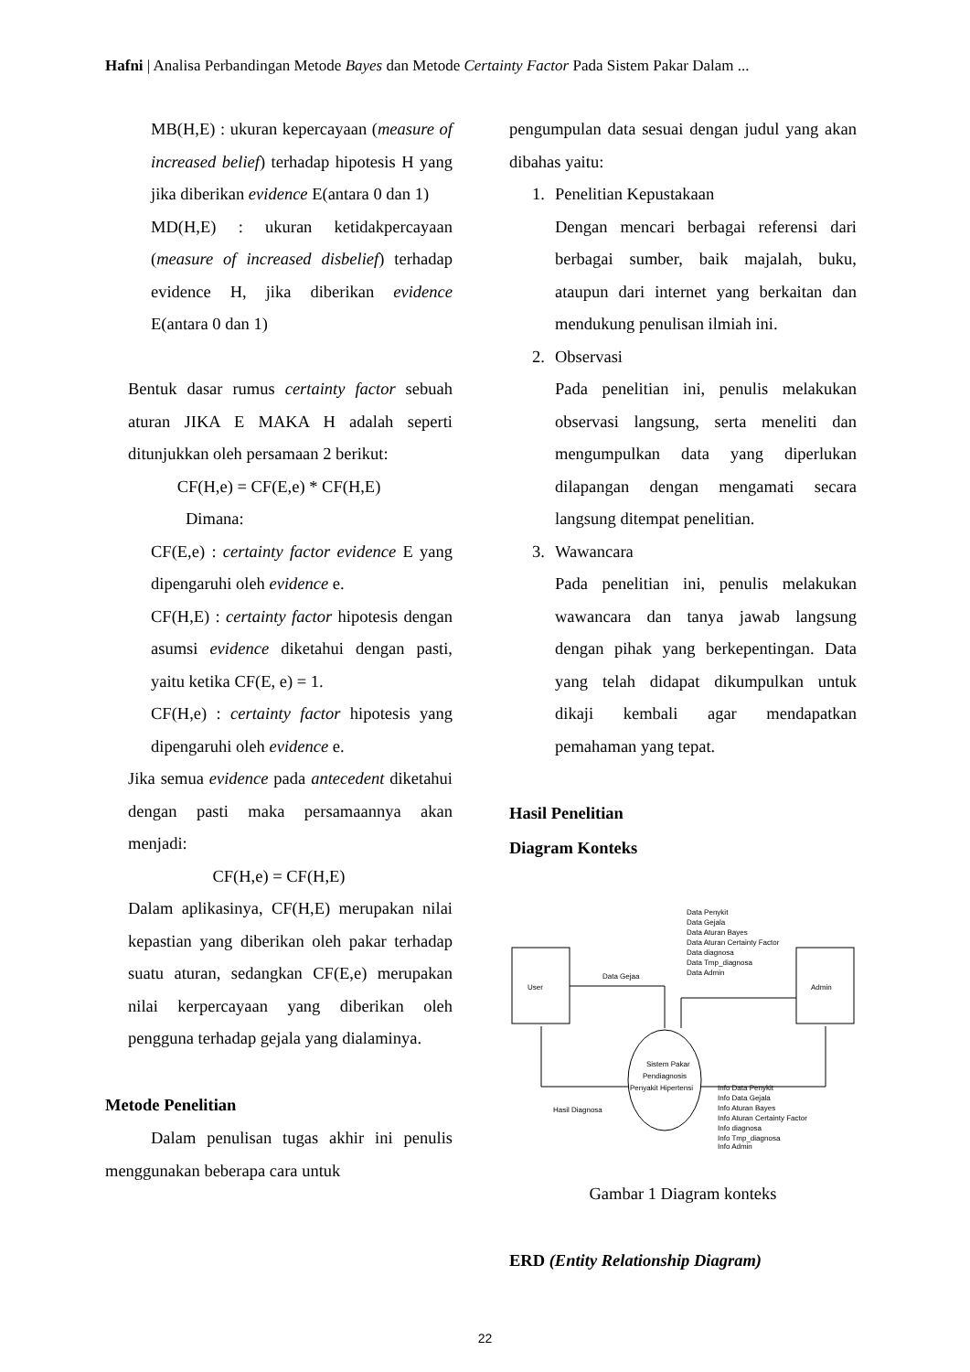Hafni | Analisa Perbandingan Metode Bayes dan Metode Certainty Factor Pada Sistem Pakar Dalam ...
MB(H,E) : ukuran kepercayaan (measure of increased belief) terhadap hipotesis H yang jika diberikan evidence E(antara 0 dan 1)
MD(H,E) : ukuran ketidakpercayaan (measure of increased disbelief) terhadap evidence H, jika diberikan evidence E(antara 0 dan 1)
Bentuk dasar rumus certainty factor sebuah aturan JIKA E MAKA H adalah seperti ditunjukkan oleh persamaan 2 berikut:
CF(H,e) = CF(E,e) * CF(H,E)
Dimana:
CF(E,e) : certainty factor evidence E yang dipengaruhi oleh evidence e.
CF(H,E) : certainty factor hipotesis dengan asumsi evidence diketahui dengan pasti, yaitu ketika CF(E, e) = 1.
CF(H,e) : certainty factor hipotesis yang dipengaruhi oleh evidence e.
Jika semua evidence pada antecedent diketahui dengan pasti maka persamaannya akan menjadi:
CF(H,e) = CF(H,E)
Dalam aplikasinya, CF(H,E) merupakan nilai kepastian yang diberikan oleh pakar terhadap suatu aturan, sedangkan CF(E,e) merupakan nilai kerpercayaan yang diberikan oleh pengguna terhadap gejala yang dialaminya.
Metode Penelitian
Dalam penulisan tugas akhir ini penulis menggunakan beberapa cara untuk
pengumpulan data sesuai dengan judul yang akan dibahas yaitu:
1. Penelitian Kepustakaan
Dengan mencari berbagai referensi dari berbagai sumber, baik majalah, buku, ataupun dari internet yang berkaitan dan mendukung penulisan ilmiah ini.
2. Observasi
Pada penelitian ini, penulis melakukan observasi langsung, serta meneliti dan mengumpulkan data yang diperlukan dilapangan dengan mengamati secara langsung ditempat penelitian.
3. Wawancara
Pada penelitian ini, penulis melakukan wawancara dan tanya jawab langsung dengan pihak yang berkepentingan. Data yang telah didapat dikumpulkan untuk dikaji kembali agar mendapatkan pemahaman yang tepat.
Hasil Penelitian
Diagram Konteks
User
Admin
Data Gejaa
Data Penykit
Data Gejala
Data Aturan Bayes
Data Aturan Certainty Factor
Data diagnosa
Data Tmp_diagnosa
Data Admin
Sistem Pakar
Pendiagnosis
Penyakit Hipertensi
Hasil Diagnosa
Info Data Penykit
Info Data Gejala
Info Aturan Bayes
Info Aturan Certainty Factor
Info diagnosa
Info Tmp_diagnosa
Info Admin
Gambar 1 Diagram konteks
ERD (Entity Relationship Diagram)
22